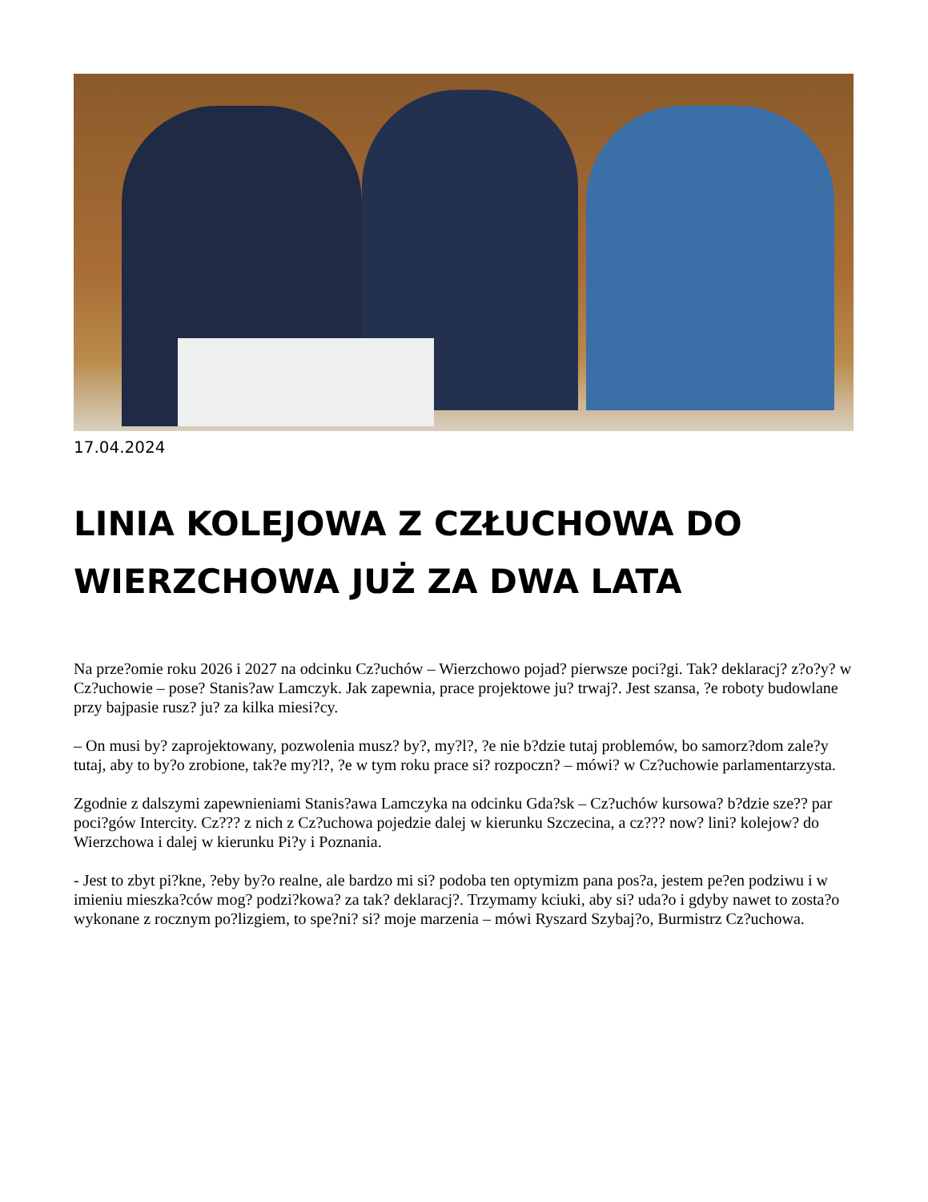17.04.2024
LINIA KOLEJOWA Z CZŁUCHOWA DO WIERZCHOWA JUŻ ZA DWA LATA
Na prze?omie roku 2026 i 2027 na odcinku Cz?uchów – Wierzchowo pojad? pierwsze poci?gi. Tak? deklaracj? z?o?y? w Cz?uchowie – pose? Stanis?aw Lamczyk. Jak zapewnia, prace projektowe ju? trwaj?. Jest szansa, ?e roboty budowlane przy bajpasie rusz? ju? za kilka miesi?cy.
– On musi by? zaprojektowany, pozwolenia musz? by?, my?l?, ?e nie b?dzie tutaj problemów, bo samorz?dom zale?y tutaj, aby to by?o zrobione, tak?e my?l?, ?e w tym roku prace si? rozpoczn? – mówi? w Cz?uchowie parlamentarzysta.
Zgodnie z dalszymi zapewnieniami Stanis?awa Lamczyka na odcinku Gda?sk – Cz?uchów kursowa? b?dzie sze?? par poci?gów Intercity. Cz??? z nich z Cz?uchowa pojedzie dalej w kierunku Szczecina, a cz??? now? lini? kolejow? do Wierzchowa i dalej w kierunku Pi?y i Poznania.
- Jest to zbyt pi?kne, ?eby by?o realne, ale bardzo mi si? podoba ten optymizm pana pos?a, jestem pe?en podziwu i w imieniu mieszka?ców mog? podzi?kowa? za tak? deklaracj?. Trzymamy kciuki, aby si? uda?o i gdyby nawet to zosta?o wykonane z rocznym po?lizgiem, to spe?ni? si? moje marzenia – mówi Ryszard Szybaj?o, Burmistrz Cz?uchowa.